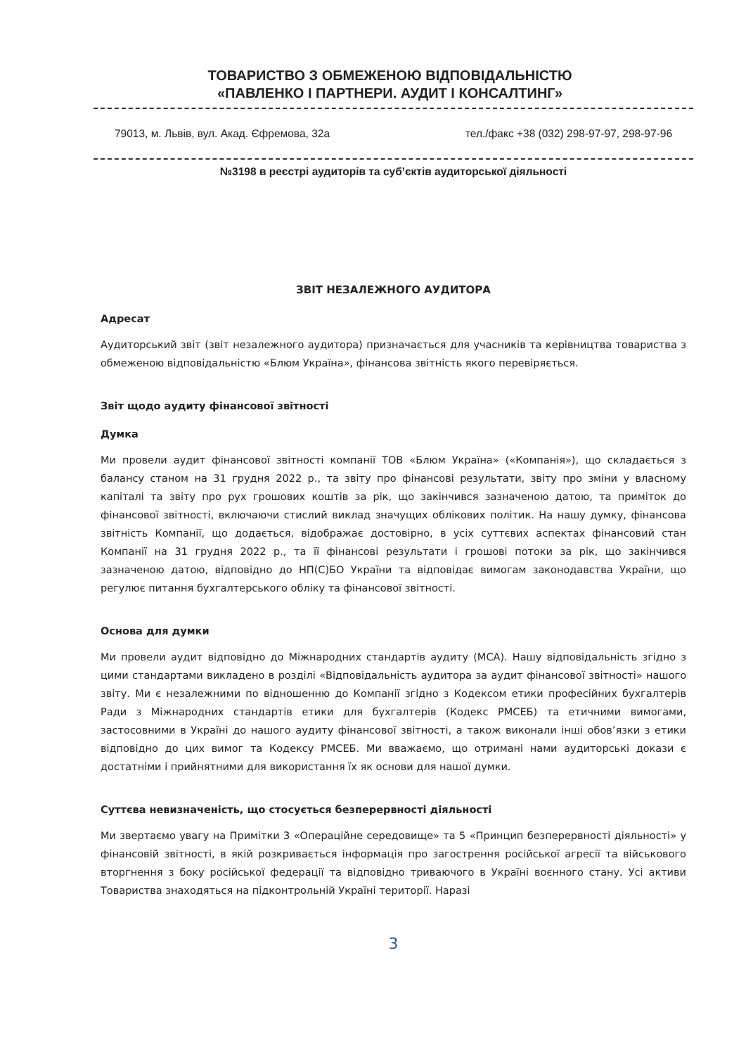ТОВАРИСТВО З ОБМЕЖЕНОЮ ВІДПОВІДАЛЬНІСТЮ
«ПАВЛЕНКО І ПАРТНЕРИ. АУДИТ І КОНСАЛТИНГ»
79013, м. Львів, вул. Акад. Єфремова, 32а тел./факс +38 (032) 298-97-97, 298-97-96
№3198 в реєстрі аудиторів та суб’єктів аудиторської діяльності
ЗВІТ НЕЗАЛЕЖНОГО АУДИТОРА
Адресат
Аудиторський звіт (звіт незалежного аудитора) призначається для учасників та керівництва товариства з обмеженою відповідальністю «Блюм Україна», фінансова звітність якого перевіряється.
Звіт щодо аудиту фінансової звітності
Думка
Ми провели аудит фінансової звітності компанії ТОВ «Блюм Україна» («Компанія»), що складається з балансу станом на 31 грудня 2022 р., та звіту про фінансові результати, звіту про зміни у власному капіталі та звіту про рух грошових коштів за рік, що закінчився зазначеною датою, та приміток до фінансової звітності, включаючи стислий виклад значущих облікових політик. На нашу думку, фінансова звітність Компанії, що додається, відображає достовірно, в усіх суттєвих аспектах фінансовий стан Компанії на 31 грудня 2022 р., та її фінансові результати і грошові потоки за рік, що закінчився зазначеною датою, відповідно до НП(С)БО України та відповідає вимогам законодавства України, що регулює питання бухгалтерського обліку та фінансової звітності.
Основа для думки
Ми провели аудит відповідно до Міжнародних стандартів аудиту (МСА). Нашу відповідальність згідно з цими стандартами викладено в розділі «Відповідальність аудитора за аудит фінансової звітності» нашого звіту. Ми є незалежними по відношенню до Компанії згідно з Кодексом етики професійних бухгалтерів Ради з Міжнародних стандартів етики для бухгалтерів (Кодекс РМСЕБ) та етичними вимогами, застосовними в Україні до нашого аудиту фінансової звітності, а також виконали інші обов’язки з етики відповідно до цих вимог та Кодексу РМСЕБ. Ми вважаємо, що отримані нами аудиторські докази є достатніми і прийнятними для використання їх як основи для нашої думки.
Суттєва невизначеність, що стосується безперервності діяльності
Ми звертаємо увагу на Примітки 3 «Операційне середовище» та 5 «Принцип безперервності діяльності» у фінансовій звітності, в якій розкривається інформація про загострення російської агресії та військового вторгнення з боку російської федерації та відповідно триваючого в Україні воєнного стану. Усі активи Товариства знаходяться на підконтрольній Україні території. Наразі
3